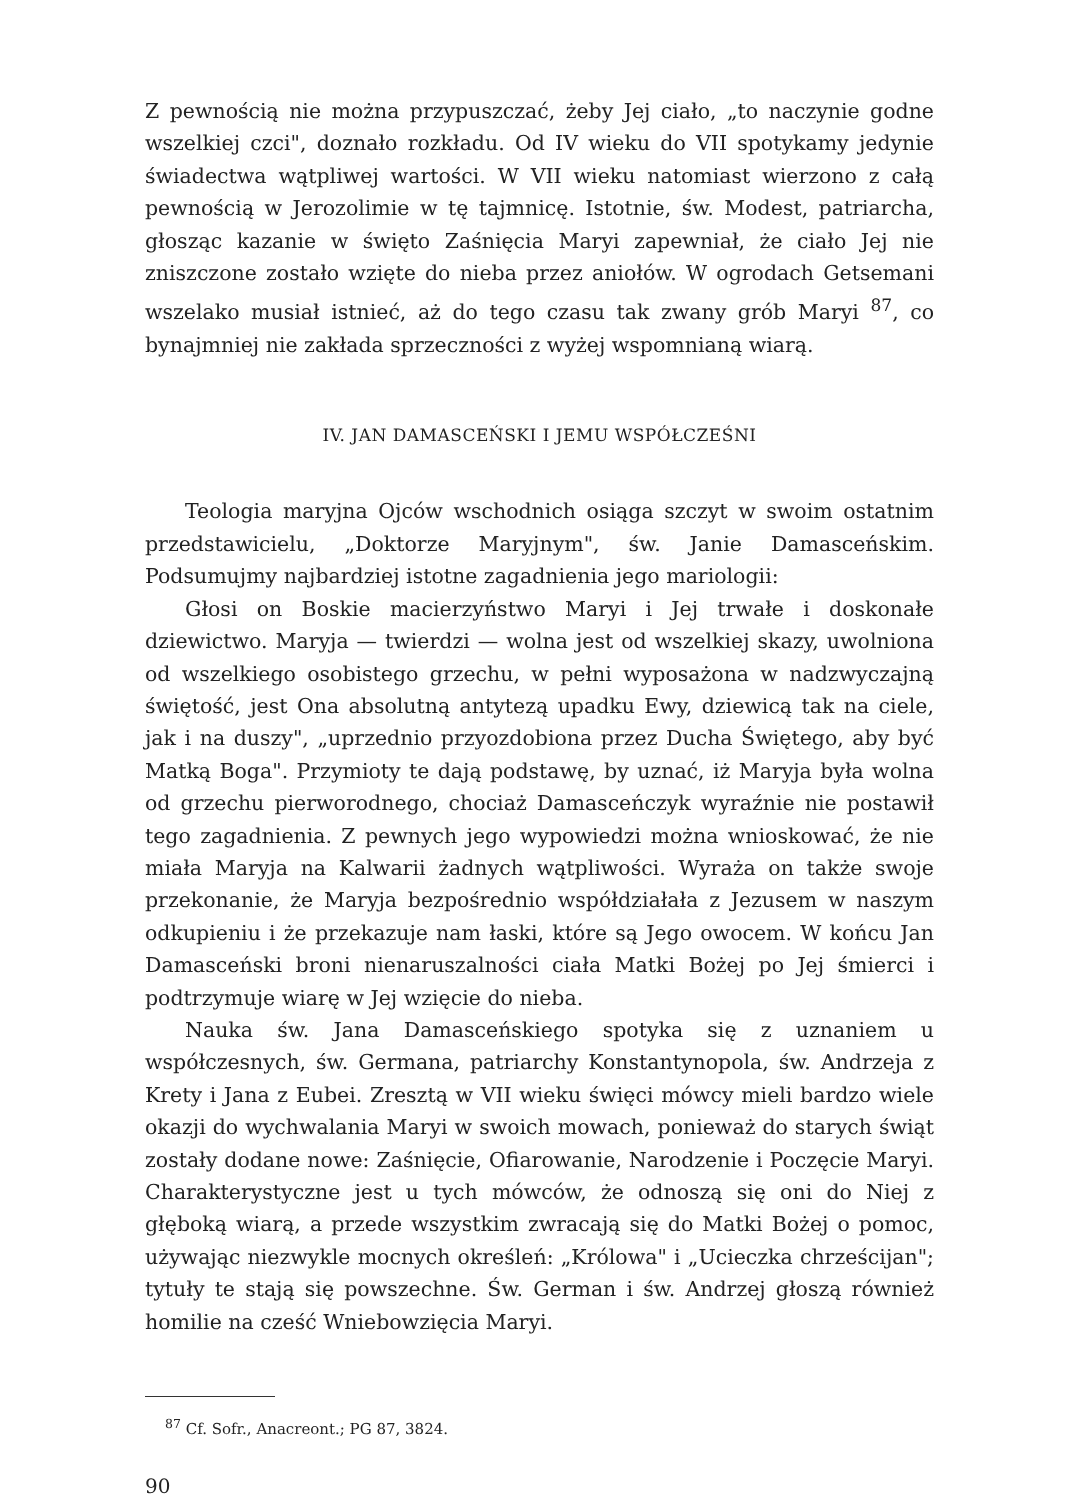Z pewnością nie można przypuszczać, żeby Jej ciało, „to naczynie godne wszelkiej czci", doznało rozkładu. Od IV wieku do VII spotykamy jedynie świadectwa wątpliwej wartości. W VII wieku natomiast wierzono z całą pewnością w Jerozolimie w tę tajmnicę. Istotnie, św. Modest, patriarcha, głosząc kazanie w święto Zaśnięcia Maryi zapewniał, że ciało Jej nie zniszczone zostało wzięte do nieba przez aniołów. W ogrodach Getsemani wszelako musiał istnieć, aż do tego czasu tak zwany grób Maryi <sup>87</sup>, co bynajmniej nie zakłada sprzeczności z wyżej wspomnianą wiarą.
IV. JAN DAMASCEŃSKI I JEMU WSPÓŁCZEŚNI
Teologia maryjna Ojców wschodnich osiąga szczyt w swoim ostatnim przedstawicielu, „Doktorze Maryjnym", św. Janie Damasceńskim. Podsumujmy najbardziej istotne zagadnienia jego mariologii:
Głosi on Boskie macierzyństwo Maryi i Jej trwałe i doskonałe dziewictwo. Maryja — twierdzi — wolna jest od wszelkiej skazy, uwolniona od wszelkiego osobistego grzechu, w pełni wyposażona w nadzwyczajną świętość, jest Ona absolutną antytezą upadku Ewy, dziewicą tak na ciele, jak i na duszy", „uprzednio przyozdobiona przez Ducha Świętego, aby być Matką Boga". Przymioty te dają podstawę, by uznać, iż Maryja była wolna od grzechu pierworodnego, chociaż Damasceńczyk wyraźnie nie postawił tego zagadnienia. Z pewnych jego wypowiedzi można wnioskować, że nie miała Maryja na Kalwarii żadnych wątpliwości. Wyraża on także swoje przekonanie, że Maryja bezpośrednio współdziałała z Jezusem w naszym odkupieniu i że przekazuje nam łaski, które są Jego owocem. W końcu Jan Damasceński broni nienaruszalności ciała Matki Bożej po Jej śmierci i podtrzymuje wiarę w Jej wzięcie do nieba.
Nauka św. Jana Damasceńskiego spotyka się z uznaniem u współczesnych, św. Germana, patriarchy Konstantynopola, św. Andrzeja z Krety i Jana z Eubei. Zresztą w VII wieku święci mówcy mieli bardzo wiele okazji do wychwalania Maryi w swoich mowach, ponieważ do starych świąt zostały dodane nowe: Zaśnięcie, Ofiarowanie, Narodzenie i Poczęcie Maryi. Charakterystyczne jest u tych mówców, że odnoszą się oni do Niej z głęboką wiarą, a przede wszystkim zwracają się do Matki Bożej o pomoc, używając niezwykle mocnych określeń: „Królowa" i „Ucieczka chrześcijan"; tytuły te stają się powszechne. Św. German i św. Andrzej głoszą również homilie na cześć Wniebowzięcia Maryi.
<sup>87</sup> Cf. Sofr., Anacreont.; PG 87, 3824.
90